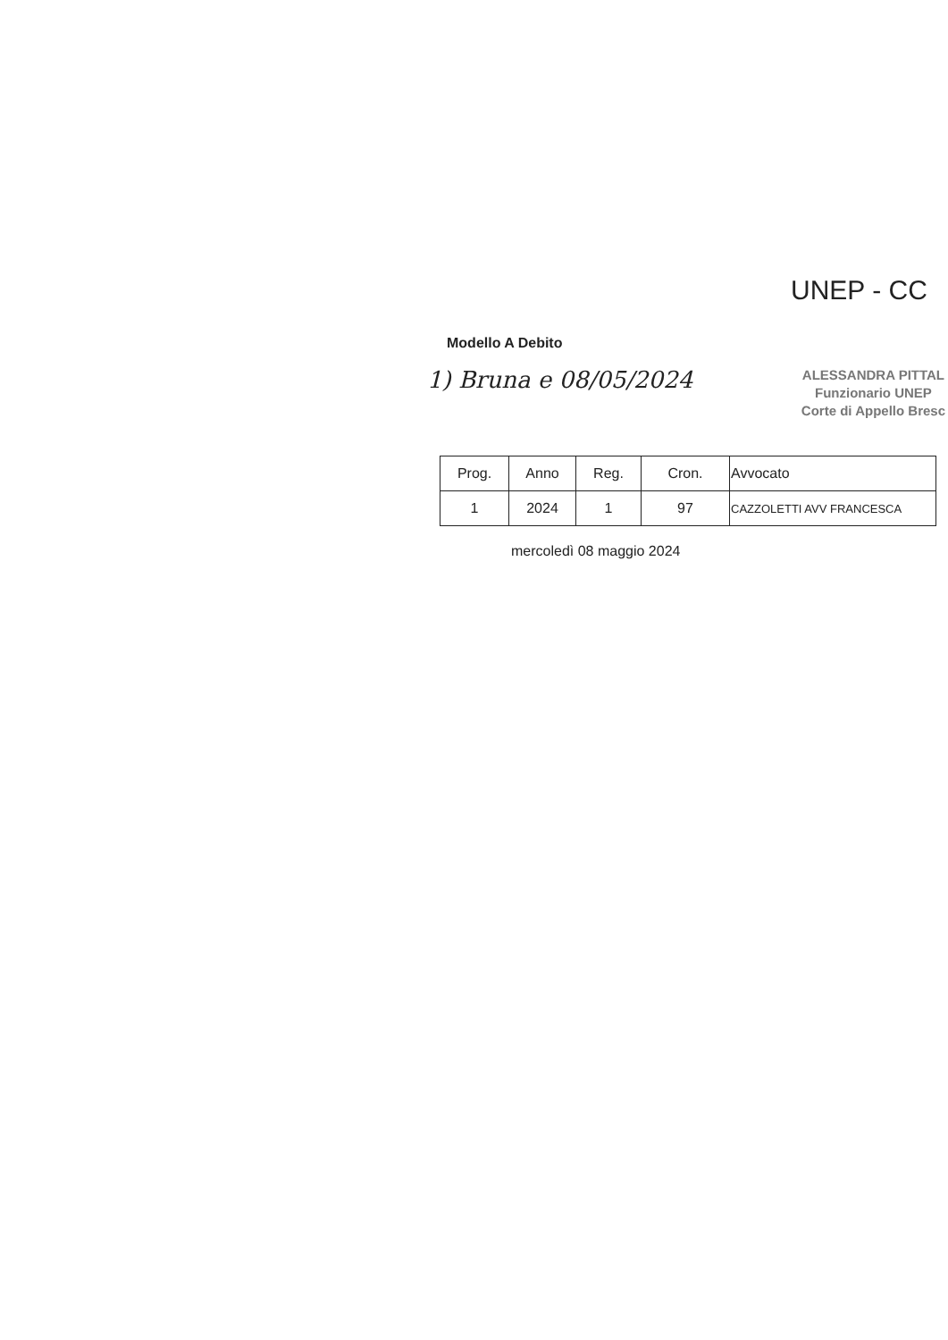UNEP - CC
Modello A Debito
1) Bruna e 08/05/2024
ALESSANDRA PITTAL
Funzionario UNEP
Corte di Appello Bresc
| Prog. | Anno | Reg. | Cron. | Avvocato |
| --- | --- | --- | --- | --- |
| 1 | 2024 | 1 | 97 | CAZZOLETTI AVV FRANCESCA |
mercoledì 08 maggio 2024